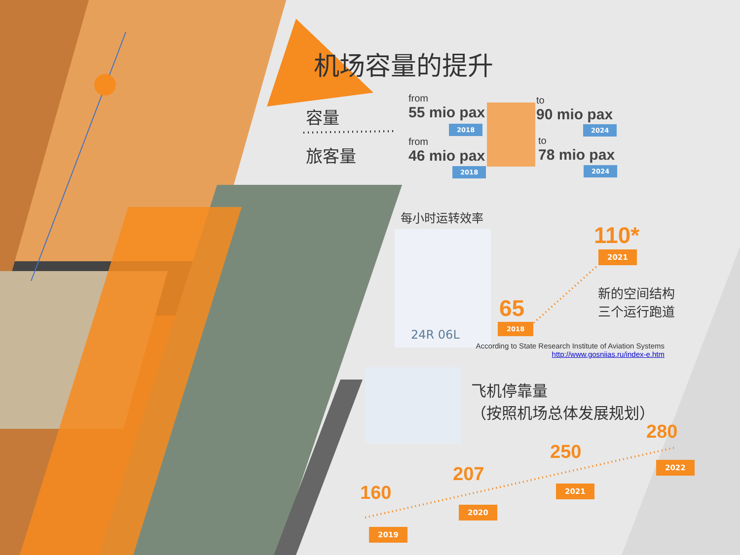机场容量的提升
容量
旅客量
from
55 mio pax
2018
to
90 mio pax
2024
from
46 mio pax
2018
to
78 mio pax
2024
每小时运转效率
24R 06L
65
2018
110*
2021
新的空间结构
三个运行跑道
According to State Research Institute of Aviation Systems
http://www.gosniias.ru/index-e.htm
飞机停靠量
（按照机场总体发展规划）
160
2019
207
2020
250
2021
280
2022